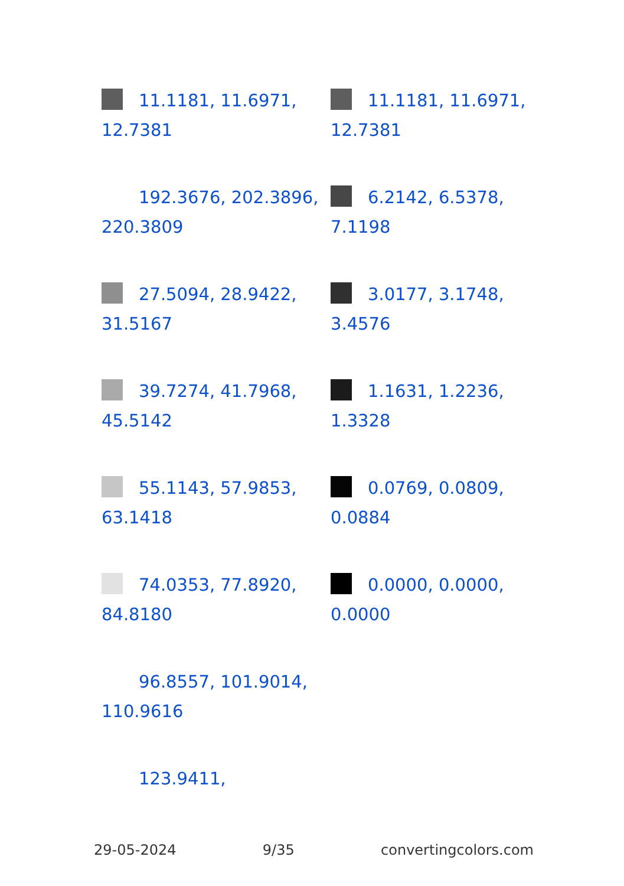11.1181, 11.6971, 12.7381
192.3676, 202.3896, 220.3809
27.5094, 28.9422, 31.5167
39.7274, 41.7968, 45.5142
55.1143, 57.9853, 63.1418
74.0353, 77.8920, 84.8180
96.8557, 101.9014, 110.9616
123.9411,
11.1181, 11.6971, 12.7381
6.2142, 6.5378, 7.1198
3.0177, 3.1748, 3.4576
1.1631, 1.2236, 1.3328
0.0769, 0.0809, 0.0884
0.0000, 0.0000, 0.0000
29-05-2024 9/35 convertingcolors.com